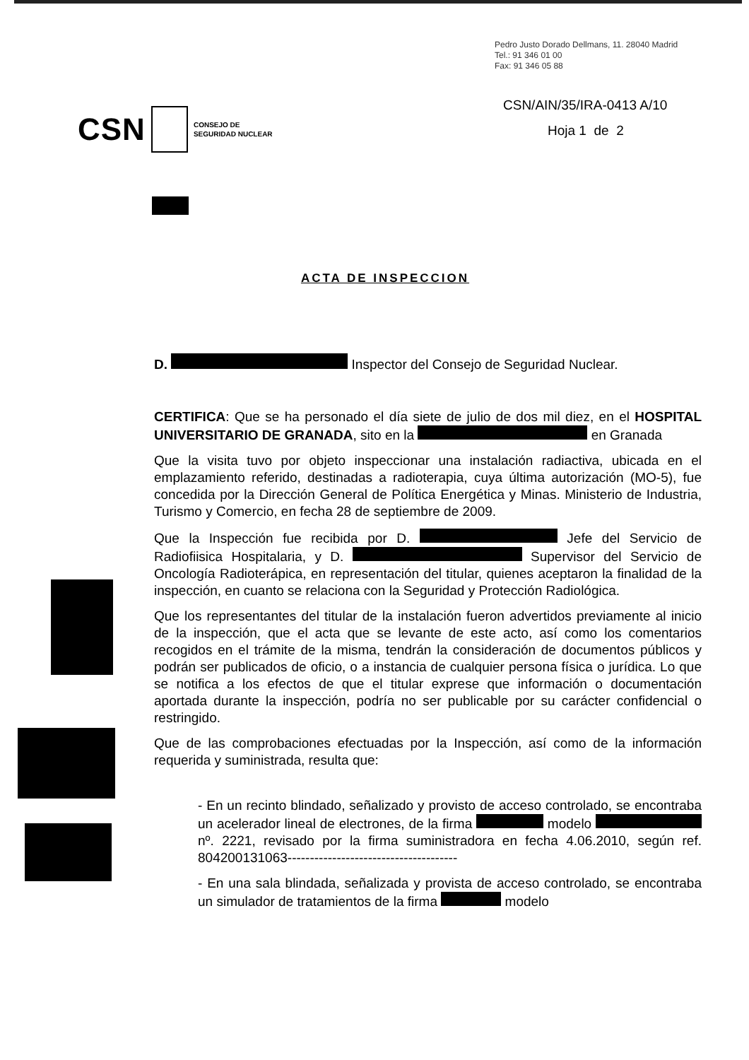Pedro Justo Dorado Dellmans, 11. 28040 Madrid
Tel.: 91 346 01 00
Fax: 91 346 05 88
CSN CONSEJO DE
SEGURIDAD NUCLEAR
CSN/AIN/35/IRA-0413 A/10
Hoja 1 de 2
ACTA DE INSPECCION
D. Inspector del Consejo de Seguridad Nuclear.
CERTIFICA: Que se ha personado el día siete de julio de dos mil diez, en el HOSPITAL UNIVERSITARIO DE GRANADA, sito en la en Granada
Que la visita tuvo por objeto inspeccionar una instalación radiactiva, ubicada en el emplazamiento referido, destinadas a radioterapia, cuya última autorización (MO-5), fue concedida por la Dirección General de Política Energética y Minas. Ministerio de Industria, Turismo y Comercio, en fecha 28 de septiembre de 2009.
Que la Inspección fue recibida por D. Jefe del Servicio de Radiofiisica Hospitalaria, y D. Supervisor del Servicio de Oncología Radioterápica, en representación del titular, quienes aceptaron la finalidad de la inspección, en cuanto se relaciona con la Seguridad y Protección Radiológica.
Que los representantes del titular de la instalación fueron advertidos previamente al inicio de la inspección, que el acta que se levante de este acto, así como los comentarios recogidos en el trámite de la misma, tendrán la consideración de documentos públicos y podrán ser publicados de oficio, o a instancia de cualquier persona física o jurídica. Lo que se notifica a los efectos de que el titular exprese que información o documentación aportada durante la inspección, podría no ser publicable por su carácter confidencial o restringido.
Que de las comprobaciones efectuadas por la Inspección, así como de la información requerida y suministrada, resulta que:
- En un recinto blindado, señalizado y provisto de acceso controlado, se encontraba un acelerador lineal de electrones, de la firma modelo nº. 2221, revisado por la firma suministradora en fecha 4.06.2010, según ref. 804200131063--------------------------------------
- En una sala blindada, señalizada y provista de acceso controlado, se encontraba un simulador de tratamientos de la firma modelo